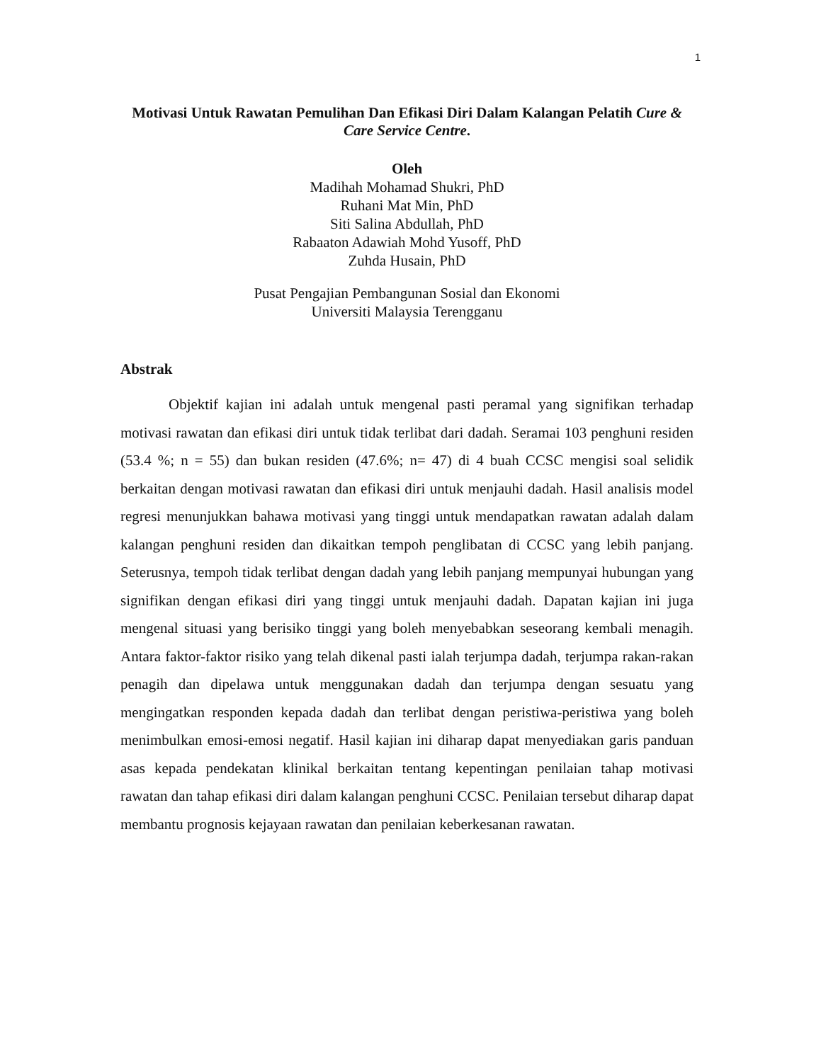1
Motivasi Untuk Rawatan Pemulihan Dan Efikasi Diri Dalam Kalangan Pelatih Cure & Care Service Centre.
Oleh
Madihah Mohamad Shukri, PhD
Ruhani Mat Min, PhD
Siti Salina Abdullah, PhD
Rabaaton Adawiah Mohd Yusoff, PhD
Zuhda Husain, PhD
Pusat Pengajian Pembangunan Sosial dan Ekonomi
Universiti Malaysia Terengganu
Abstrak
Objektif kajian ini adalah untuk mengenal pasti peramal yang signifikan terhadap motivasi rawatan dan efikasi diri untuk tidak terlibat dari dadah. Seramai 103 penghuni residen (53.4 %; n = 55) dan bukan residen (47.6%; n= 47) di 4 buah CCSC mengisi soal selidik berkaitan dengan motivasi rawatan dan efikasi diri untuk menjauhi dadah. Hasil analisis model regresi menunjukkan bahawa motivasi yang tinggi untuk mendapatkan rawatan adalah dalam kalangan penghuni residen dan dikaitkan tempoh penglibatan di CCSC yang lebih panjang. Seterusnya, tempoh tidak terlibat dengan dadah yang lebih panjang mempunyai hubungan yang signifikan dengan efikasi diri yang tinggi untuk menjauhi dadah. Dapatan kajian ini juga mengenal situasi yang berisiko tinggi yang boleh menyebabkan seseorang kembali menagih. Antara faktor-faktor risiko yang telah dikenal pasti ialah terjumpa dadah, terjumpa rakan-rakan penagih dan dipelawa untuk menggunakan dadah dan terjumpa dengan sesuatu yang mengingatkan responden kepada dadah dan terlibat dengan peristiwa-peristiwa yang boleh menimbulkan emosi-emosi negatif. Hasil kajian ini diharap dapat menyediakan garis panduan asas kepada pendekatan klinikal berkaitan tentang kepentingan penilaian tahap motivasi rawatan dan tahap efikasi diri dalam kalangan penghuni CCSC. Penilaian tersebut diharap dapat membantu prognosis kejayaan rawatan dan penilaian keberkesanan rawatan.